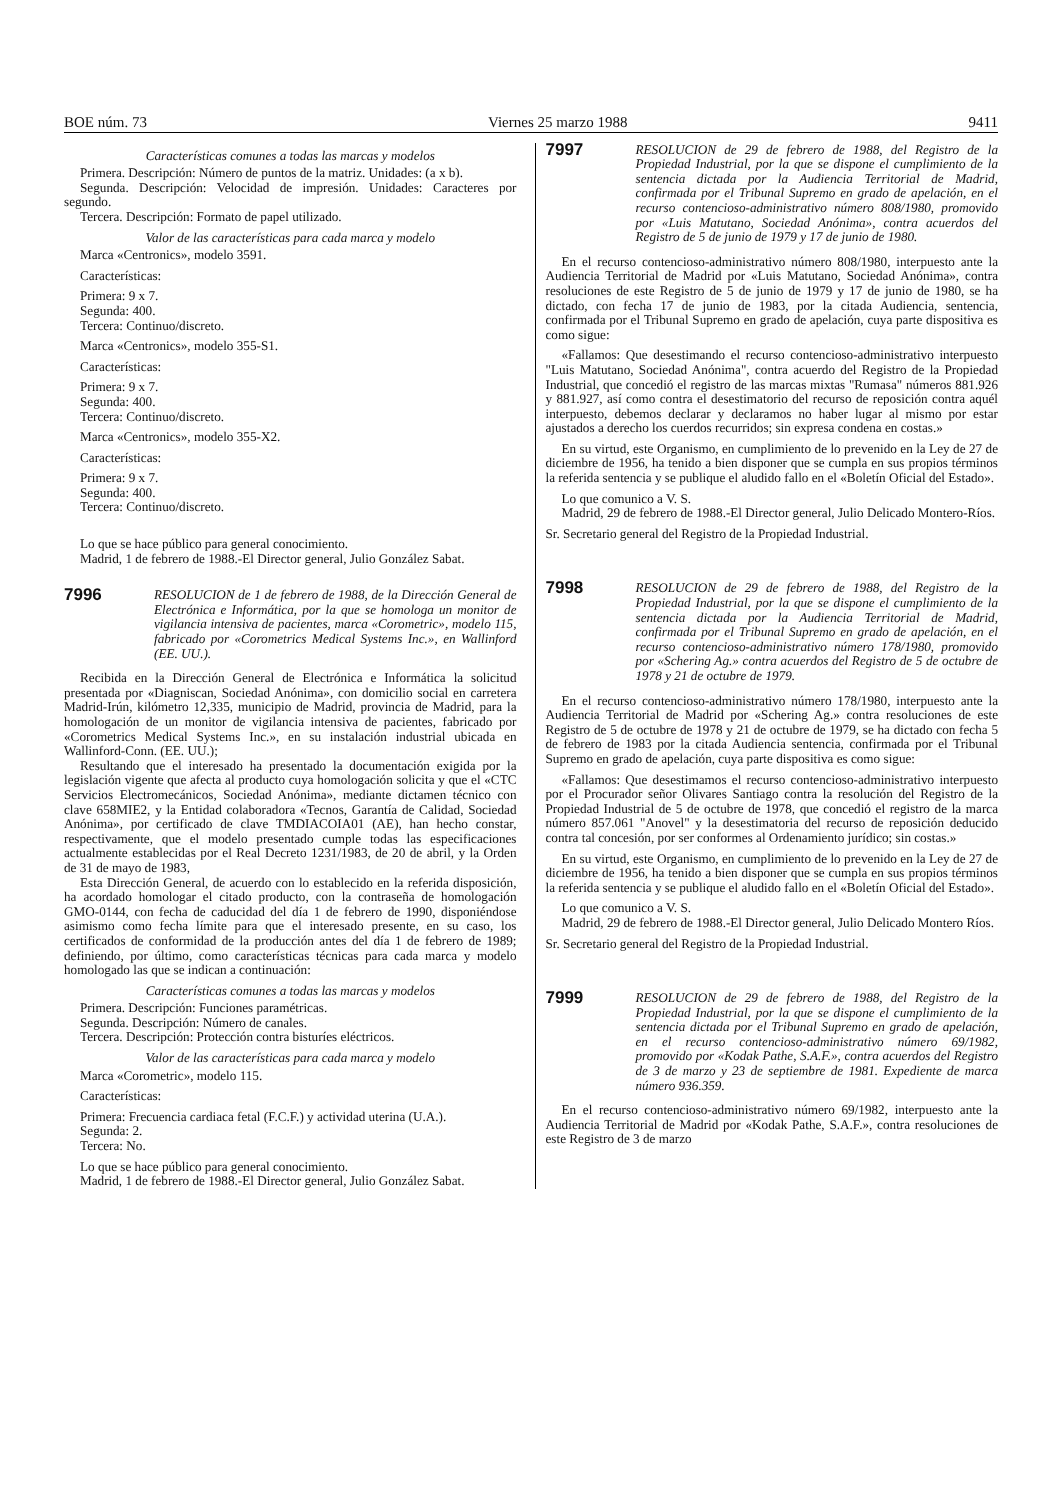BOE núm. 73 Viernes 25 marzo 1988 9411
Características comunes a todas las marcas y modelos
Primera. Descripción: Número de puntos de la matriz. Unidades: (a x b).
Segunda. Descripción: Velocidad de impresión. Unidades: Caracteres por segundo.
Tercera. Descripción: Formato de papel utilizado.
Valor de las características para cada marca y modelo
Marca «Centronics», modelo 3591.
Características:
Primera: 9 x 7.
Segunda: 400.
Tercera: Continuo/discreto.
Marca «Centronics», modelo 355-S1.
Características:
Primera: 9 x 7.
Segunda: 400.
Tercera: Continuo/discreto.
Marca «Centronics», modelo 355-X2.
Características:
Primera: 9 x 7.
Segunda: 400.
Tercera: Continuo/discreto.
Lo que se hace público para general conocimiento.
Madrid, 1 de febrero de 1988.-El Director general, Julio González Sabat.
7996 RESOLUCION de 1 de febrero de 1988, de la Dirección General de Electrónica e Informática, por la que se homologa un monitor de vigilancia intensiva de pacientes, marca «Corometric», modelo 115, fabricado por «Corometrics Medical Systems Inc.», en Wallinford (EE. UU.).
Recibida en la Dirección General de Electrónica e Informática la solicitud presentada por «Diagniscan, Sociedad Anónima», con domicilio social en carretera Madrid-Irún, kilómetro 12,335, municipio de Madrid, provincia de Madrid, para la homologación de un monitor de vigilancia intensiva de pacientes, fabricado por «Corometrics Medical Systems Inc.», en su instalación industrial ubicada en Wallinford-Conn. (EE. UU.);
Resultando que el interesado ha presentado la documentación exigida por la legislación vigente que afecta al producto cuya homologación solicita y que el «CTC Servicios Electromecánicos, Sociedad Anónima», mediante dictamen técnico con clave 658MIE2, y la Entidad colaboradora «Tecnos, Garantía de Calidad, Sociedad Anónima», por certificado de clave TMDIACOIA01 (AE), han hecho constar, respectivamente, que el modelo presentado cumple todas las especificaciones actualmente establecidas por el Real Decreto 1231/1983, de 20 de abril, y la Orden de 31 de mayo de 1983,
Esta Dirección General, de acuerdo con lo establecido en la referida disposición, ha acordado homologar el citado producto, con la contraseña de homologación GMO-0144, con fecha de caducidad del día 1 de febrero de 1990, disponiéndose asimismo como fecha límite para que el interesado presente, en su caso, los certificados de conformidad de la producción antes del día 1 de febrero de 1989; definiendo, por último, como características técnicas para cada marca y modelo homologado las que se indican a continuación:
Características comunes a todas las marcas y modelos
Primera. Descripción: Funciones paramétricas.
Segunda. Descripción: Número de canales.
Tercera. Descripción: Protección contra bisturíes eléctricos.
Valor de las características para cada marca y modelo
Marca «Corometric», modelo 115.
Características:
Primera: Frecuencia cardiaca fetal (F.C.F.) y actividad uterina (U.A.).
Segunda: 2.
Tercera: No.
Lo que se hace público para general conocimiento.
Madrid, 1 de febrero de 1988.-El Director general, Julio González Sabat.
7997 RESOLUCION de 29 de febrero de 1988, del Registro de la Propiedad Industrial, por la que se dispone el cumplimiento de la sentencia dictada por la Audiencia Territorial de Madrid, confirmada por el Tribunal Supremo en grado de apelación, en el recurso contencioso-administrativo número 808/1980, promovido por «Luis Matutano, Sociedad Anónima», contra acuerdos del Registro de 5 de junio de 1979 y 17 de junio de 1980.
En el recurso contencioso-administrativo número 808/1980, interpuesto ante la Audiencia Territorial de Madrid por «Luis Matutano, Sociedad Anónima», contra resoluciones de este Registro de 5 de junio de 1979 y 17 de junio de 1980, se ha dictado, con fecha 17 de junio de 1983, por la citada Audiencia, sentencia, confirmada por el Tribunal Supremo en grado de apelación, cuya parte dispositiva es como sigue:
«Fallamos: Que desestimando el recurso contencioso-administrativo interpuesto "Luis Matutano, Sociedad Anónima", contra acuerdo del Registro de la Propiedad Industrial, que concedió el registro de las marcas mixtas "Rumasa" números 881.926 y 881.927, así como contra el desestimatorio del recurso de reposición contra aquél interpuesto, debemos declarar y declaramos no haber lugar al mismo por estar ajustados a derecho los cuerdos recurridos; sin expresa condena en costas.»
En su virtud, este Organismo, en cumplimiento de lo prevenido en la Ley de 27 de diciembre de 1956, ha tenido a bien disponer que se cumpla en sus propios términos la referida sentencia y se publique el aludido fallo en el «Boletín Oficial del Estado».
Lo que comunico a V. S.
Madrid, 29 de febrero de 1988.-El Director general, Julio Delicado Montero-Ríos.
Sr. Secretario general del Registro de la Propiedad Industrial.
7998 RESOLUCION de 29 de febrero de 1988, del Registro de la Propiedad Industrial, por la que se dispone el cumplimiento de la sentencia dictada por la Audiencia Territorial de Madrid, confirmada por el Tribunal Supremo en grado de apelación, en el recurso contencioso-administrativo número 178/1980, promovido por «Schering Ag.» contra acuerdos del Registro de 5 de octubre de 1978 y 21 de octubre de 1979.
En el recurso contencioso-administrativo número 178/1980, interpuesto ante la Audiencia Territorial de Madrid por «Schering Ag.» contra resoluciones de este Registro de 5 de octubre de 1978 y 21 de octubre de 1979, se ha dictado con fecha 5 de febrero de 1983 por la citada Audiencia sentencia, confirmada por el Tribunal Supremo en grado de apelación, cuya parte dispositiva es como sigue:
«Fallamos: Que desestimamos el recurso contencioso-administrativo interpuesto por el Procurador señor Olivares Santiago contra la resolución del Registro de la Propiedad Industrial de 5 de octubre de 1978, que concedió el registro de la marca número 857.061 "Anovel" y la desestimatoria del recurso de reposición deducido contra tal concesión, por ser conformes al Ordenamiento jurídico; sin costas.»
En su virtud, este Organismo, en cumplimiento de lo prevenido en la Ley de 27 de diciembre de 1956, ha tenido a bien disponer que se cumpla en sus propios términos la referida sentencia y se publique el aludido fallo en el «Boletín Oficial del Estado».
Lo que comunico a V. S.
Madrid, 29 de febrero de 1988.-El Director general, Julio Delicado Montero Ríos.
Sr. Secretario general del Registro de la Propiedad Industrial.
7999 RESOLUCION de 29 de febrero de 1988, del Registro de la Propiedad Industrial, por la que se dispone el cumplimiento de la sentencia dictada por el Tribunal Supremo en grado de apelación, en el recurso contencioso-administrativo número 69/1982, promovido por «Kodak Pathe, S.A.F.», contra acuerdos del Registro de 3 de marzo y 23 de septiembre de 1981. Expediente de marca número 936.359.
En el recurso contencioso-administrativo número 69/1982, interpuesto ante la Audiencia Territorial de Madrid por «Kodak Pathe, S.A.F.», contra resoluciones de este Registro de 3 de marzo